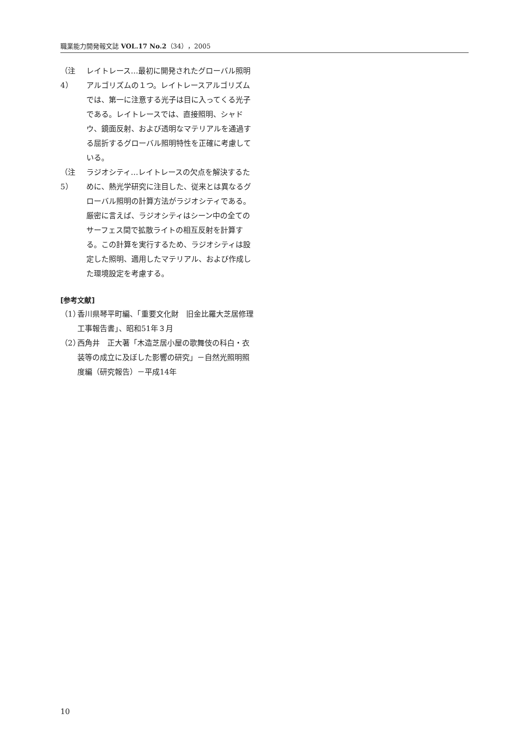職業能力開発報文誌 VOL.17 No.2（34），2005
（注4） レイトレース…最初に開発されたグローバル照明アルゴリズムの１つ。レイトレースアルゴリズムでは、第一に注意する光子は目に入ってくる光子である。レイトレースでは、直接照明、シャドウ、鏡面反射、および透明なマテリアルを通過する屈折するグローバル照明特性を正確に考慮している。
（注5） ラジオシティ…レイトレースの欠点を解決するために、熱光学研究に注目した、従来とは異なるグローバル照明の計算方法がラジオシティである。厳密に言えば、ラジオシティはシーン中の全てのサーフェス間で拡散ライトの相互反射を計算する。この計算を実行するため、ラジオシティは設定した照明、適用したマテリアル、および作成した環境設定を考慮する。
[参考文献]
（1） 香川県琴平町編、「重要文化財　旧金比羅大芝居修理工事報告書」、昭和51年３月
（2） 西角井　正大著「木造芝居小屋の歌舞伎の科白・衣装等の成立に及ぼした影響の研究」－自然光照明照度編（研究報告）－平成14年
10